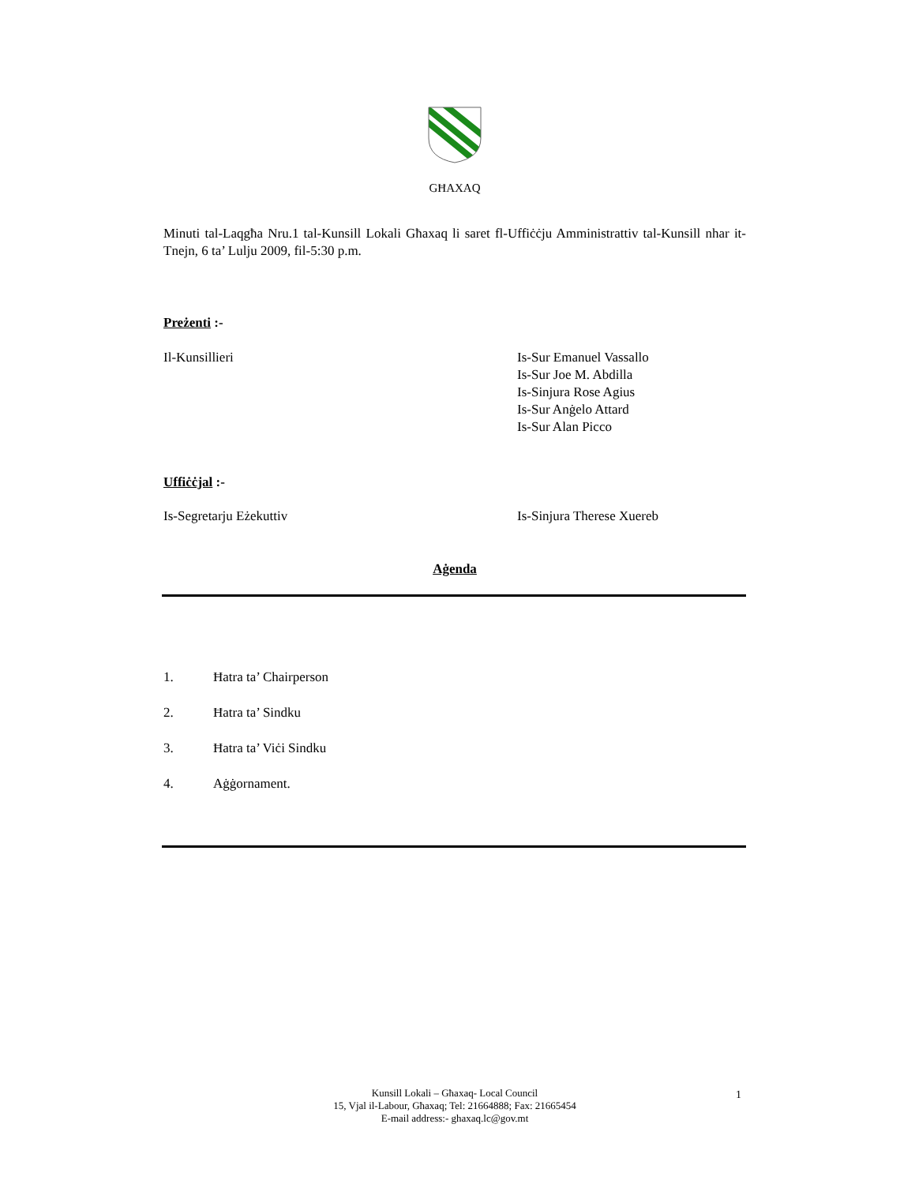GĦAXAQ
Minuti tal-Laqgħa Nru.1 tal-Kunsill Lokali Għaxaq li saret fl-Uffiċċju Amministrattiv tal-Kunsill nhar it-Tnejn, 6 ta’ Lulju 2009, fil-5:30 p.m.
Preżenti :-
Il-Kunsillieri Is-Sur Emanuel Vassallo
Is-Sur Joe M. Abdilla
Is-Sinjura Rose Agius
Is-Sur Anġelo Attard
Is-Sur Alan Picco
Uffiċċjal :-
Is-Segretarju Eżekuttiv Is-Sinjura Therese Xuereb
Aġenda
1. Ħatra ta’ Chairperson
2. Ħatra ta’ Sindku
3. Ħatra ta’ Viċi Sindku
4. Aġġornament.
Kunsill Lokali – Għaxaq- Local Council
15, Vjal il-Labour, Għaxaq; Tel: 21664888; Fax: 21665454
E-mail address:- ghaxaq.lc@gov.mt
1